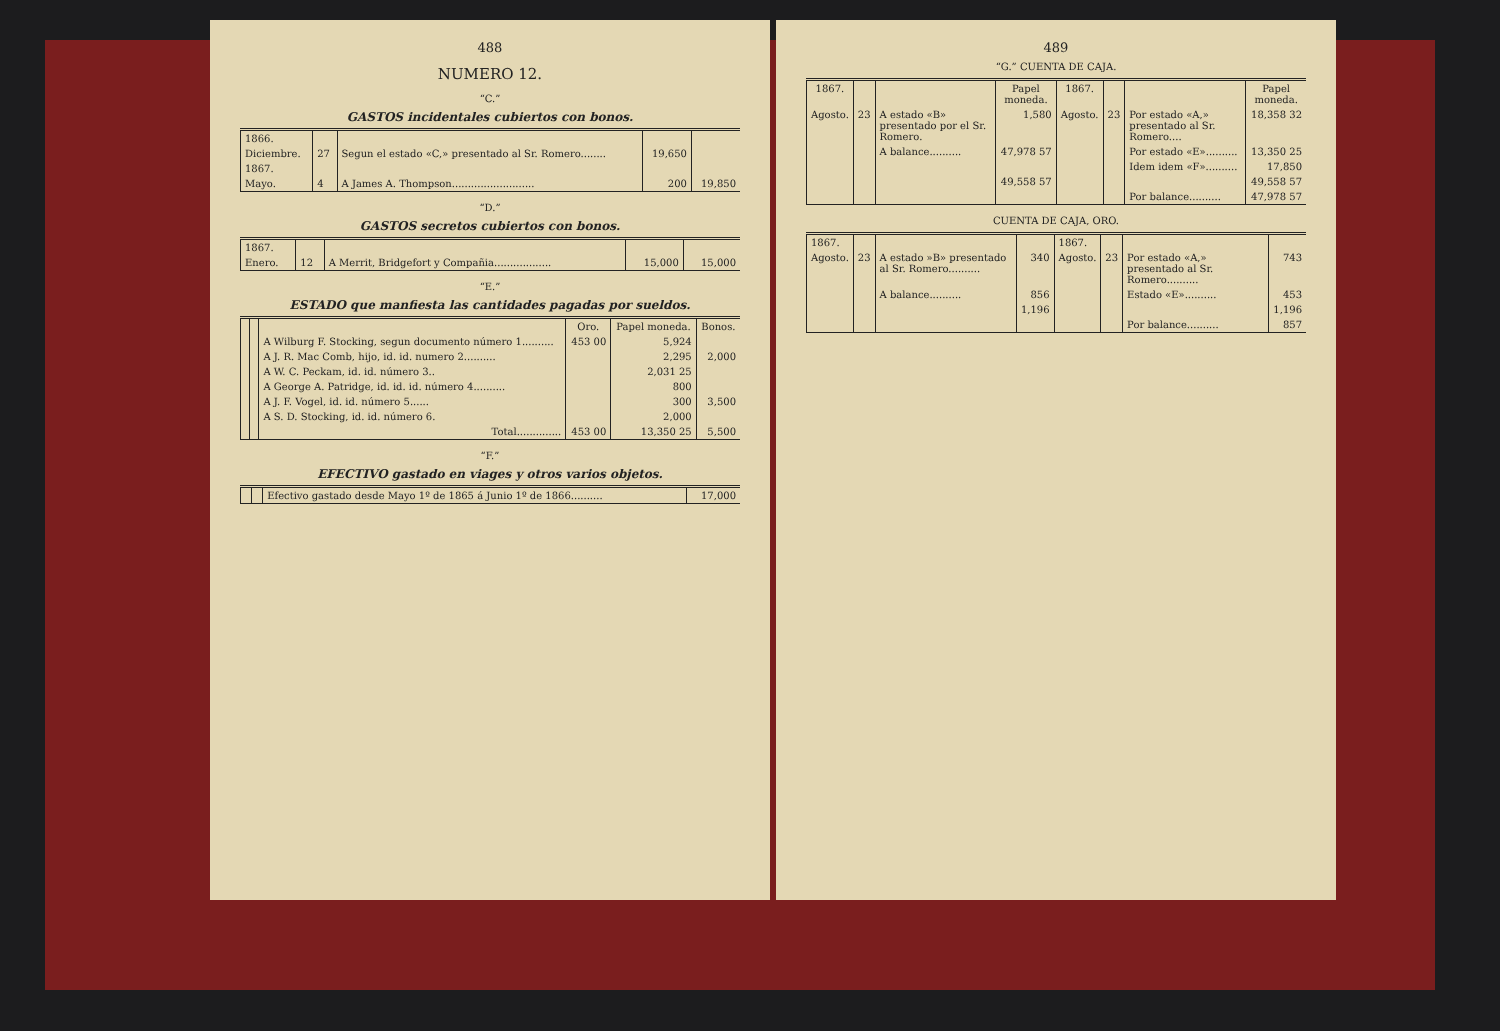488
NUMERO 12.
“C.”
GASTOS incidentales cubiertos con bonos.
| 1866. | | | | |
| Diciembre. | 27 | Segun el estado «C,» presentado al Sr. Romero........ | 19,650 | |
| 1867. | | | | |
| Mayo. | 4 | A James A. Thompson.......................... | 200 | 19,850 |
“D.”
GASTOS secretos cubiertos con bonos.
| 1867. | | | | |
| Enero. | 12 | A Merrit, Bridgefort y Compañia.................. | 15,000 | 15,000 |
“E.”
ESTADO que manfiesta las cantidades pagadas por sueldos.
| | | | Oro. | Papel moneda. | Bonos. |
| --- | --- | --- | --- | --- | --- |
| | | A Wilburg F. Stocking, segun documento número 1.......... | 453 00 | 5,924 | |
| | | A J. R. Mac Comb, hijo, id. id. numero 2.......... | | 2,295 | 2,000 |
| | | A W. C. Peckam, id. id. número 3.. | | 2,031 25 | |
| | | A George A. Patridge, id. id. id. número 4.......... | | 800 | |
| | | A J. F. Vogel, id. id. número 5...... | | 300 | 3,500 |
| | | A S. D. Stocking, id. id. número 6. | | 2,000 | |
| | | Total.............. | 453 00 | 13,350 25 | 5,500 |
“F.”
EFECTIVO gastado en viages y otros varios objetos.
| | | Efectivo gastado desde Mayo 1º de 1865 á Junio 1º de 1866.......... | 17,000 |
489
“G.” CUENTA DE CAJA.
| 1867. | | | Papel moneda. | 1867. | | | Papel moneda. |
| --- | --- | --- | --- | --- | --- | --- | --- |
| Agosto. | 23 | A estado «B» presentado por el Sr. Romero. | 1,580 | Agosto. | 23 | Por estado «A,» presentado al Sr. Romero.... | 18,358 32 |
| | | A balance.......... | 47,978 57 | | | Por estado «E».......... | 13,350 25 |
| | | | | | | Idem idem «F».......... | 17,850 |
| | | | 49,558 57 | | | | 49,558 57 |
| | | | | | | Por balance.......... | 47,978 57 |
CUENTA DE CAJA, ORO.
| 1867. | | | | 1867. | | | |
| Agosto. | 23 | A estado »B» presentado al Sr. Romero.......... | 340 | Agosto. | 23 | Por estado «A,» presentado al Sr. Romero.......... | 743 |
| | | A balance.......... | 856 | | | Estado «E».......... | 453 |
| | | | 1,196 | | | | 1,196 |
| | | | | | | Por balance.......... | 857 |